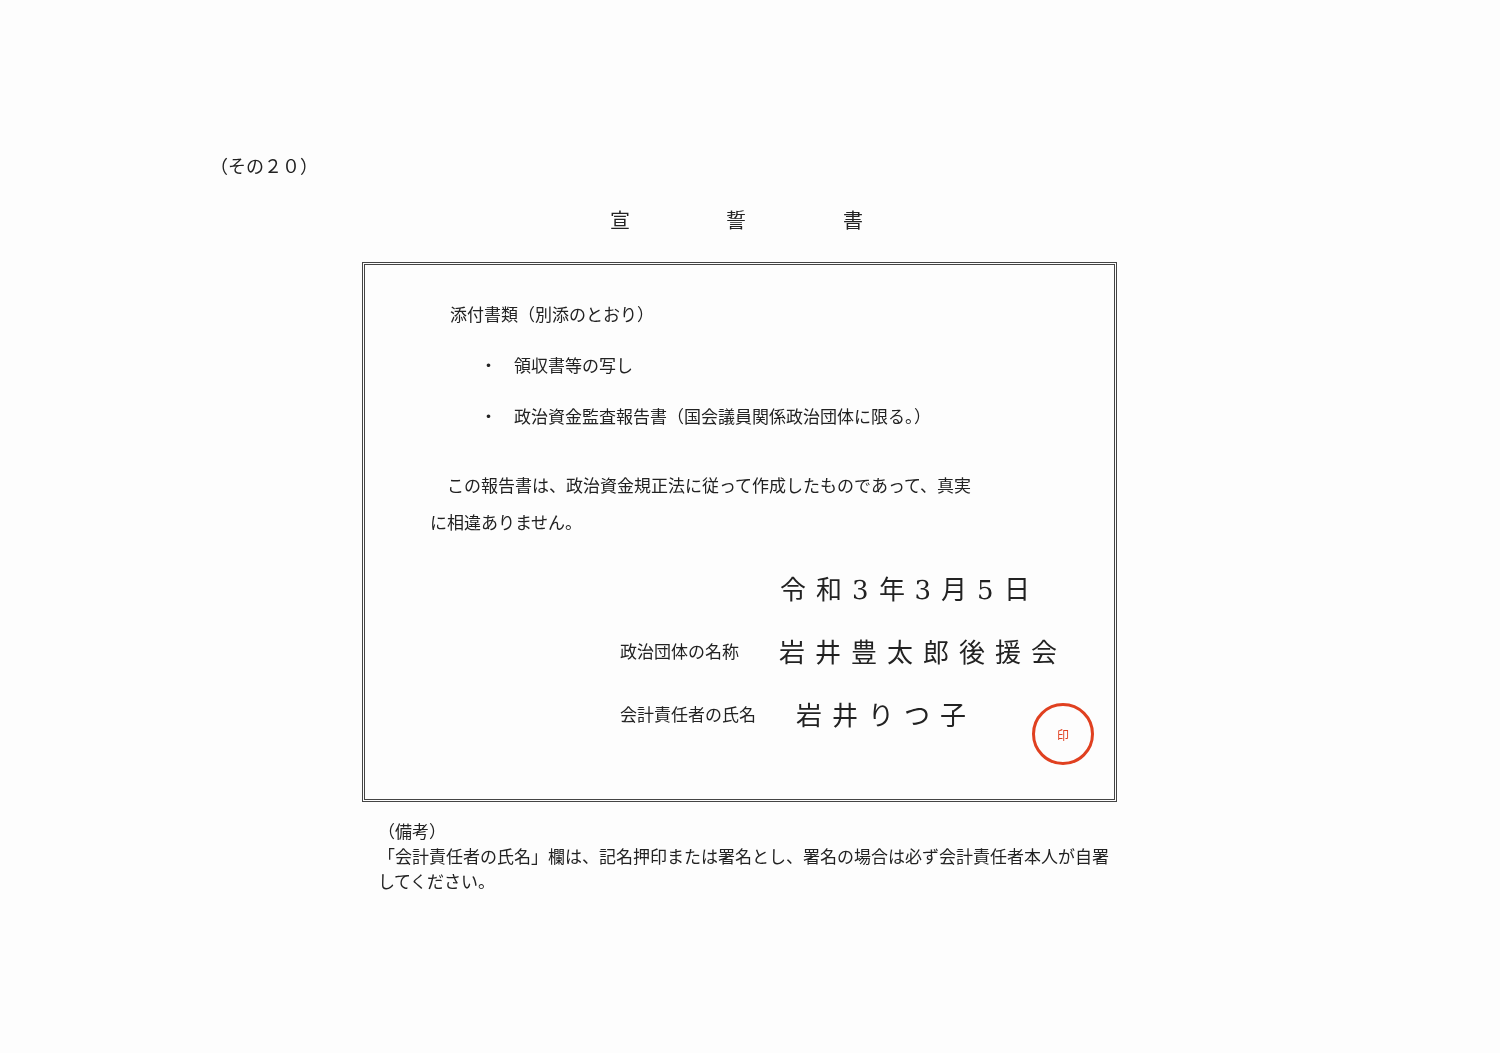（その２０）
宣 誓 書
添付書類（別添のとおり）
・　領収書等の写し
・　政治資金監査報告書（国会議員関係政治団体に限る。）
　この報告書は、政治資金規正法に従って作成したものであって、真実
に相違ありません。
令和3年3月5日
政治団体の名称 岩井豊太郎後援会
会計責任者の氏名 岩井りつ子
印
（備考）
「会計責任者の氏名」欄は、記名押印または署名とし、署名の場合は必ず会計責任者本人が自署してください。